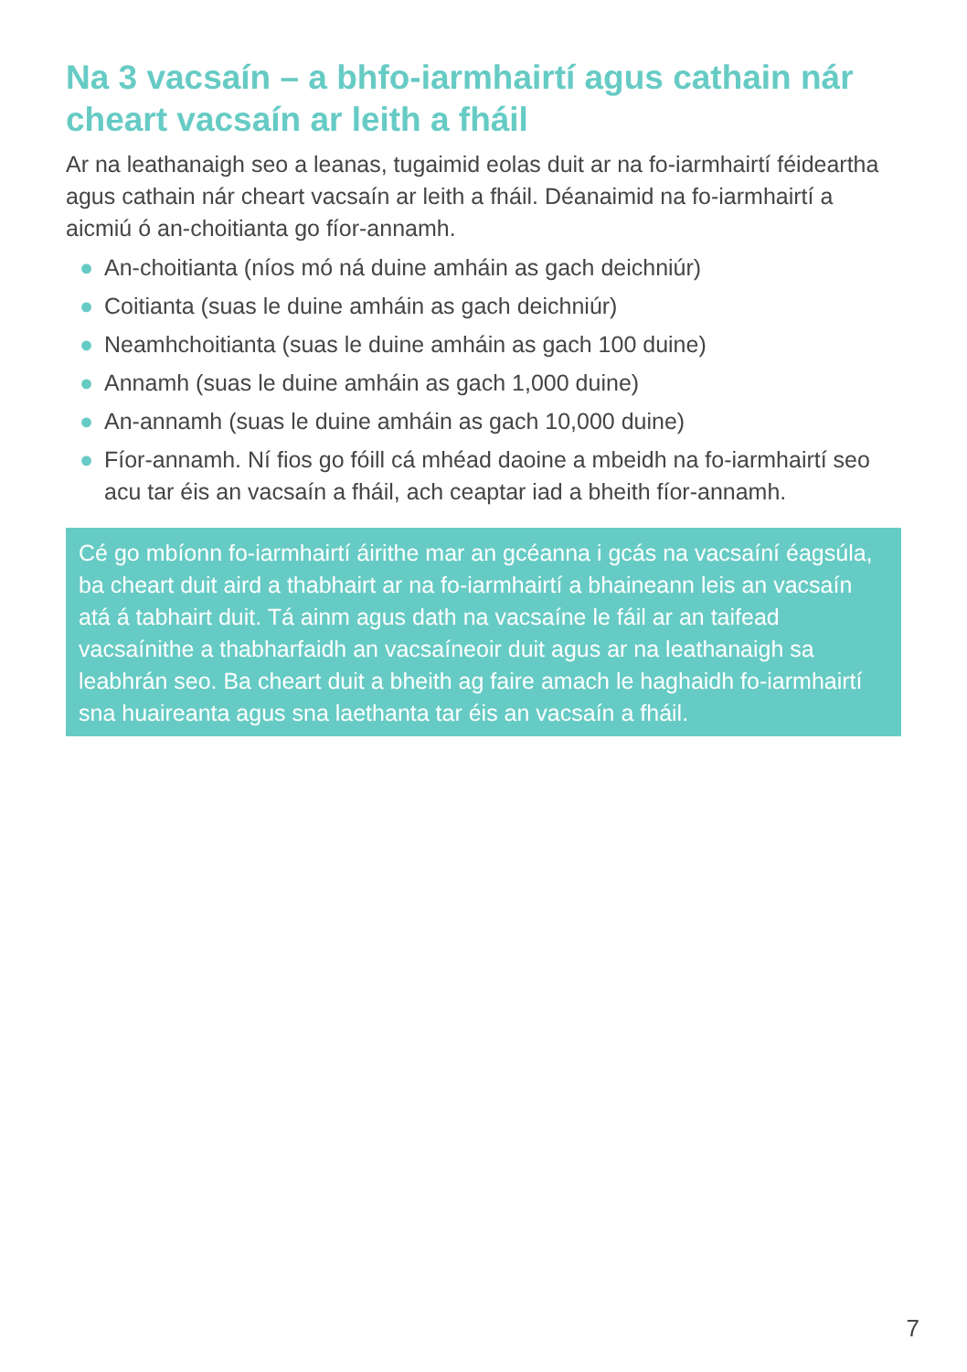Na 3 vacsaín – a bhfo-iarmhairtí agus cathain nár cheart vacsaín ar leith a fháil
Ar na leathanaigh seo a leanas, tugaimid eolas duit ar na fo-iarmhairtí féideartha agus cathain nár cheart vacsaín ar leith a fháil. Déanaimid na fo-iarmhairtí a aicmiú ó an-choitianta go fíor-annamh.
● An-choitianta (níos mó ná duine amháin as gach deichniúr)
● Coitianta (suas le duine amháin as gach deichniúr)
● Neamhchoitianta (suas le duine amháin as gach 100 duine)
● Annamh (suas le duine amháin as gach 1,000 duine)
● An-annamh (suas le duine amháin as gach 10,000 duine)
● Fíor-annamh. Ní fios go fóill cá mhéad daoine a mbeidh na fo-iarmhairtí seo acu tar éis an vacsaín a fháil, ach ceaptar iad a bheith fíor-annamh.
Cé go mbíonn fo-iarmhairtí áirithe mar an gcéanna i gcás na vacsaíní éagsúla, ba cheart duit aird a thabhairt ar na fo-iarmhairtí a bhaineann leis an vacsaín atá á tabhairt duit. Tá ainm agus dath na vacsaíne le fáil ar an taifead vacsaínithe a thabharfaidh an vacsaíneoir duit agus ar na leathanaigh sa leabhrán seo. Ba cheart duit a bheith ag faire amach le haghaidh fo-iarmhairtí sna huaireanta agus sna laethanta tar éis an vacsaín a fháil.
7